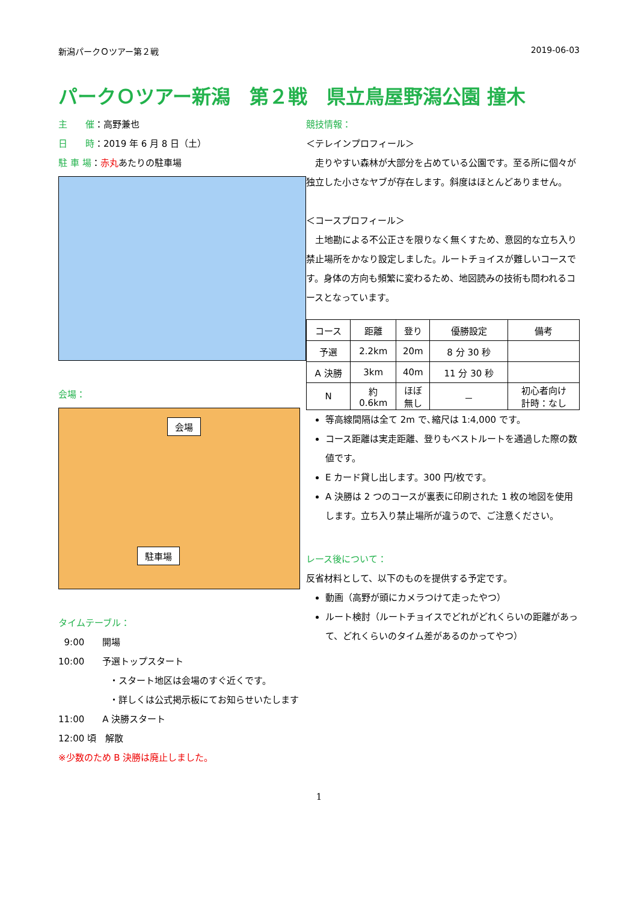新潟パークＯツアー第２戦 2019-06-03
パークＯツアー新潟　第２戦　県立鳥屋野潟公園 撞木
主　　催：高野兼也
日　　時：2019 年 6 月 8 日（土）
駐 車 場：赤丸あたりの駐車場
会場：
会場
駐車場
タイムテーブル：
9:00　　開場
10:00　　予選トップスタート
・スタート地区は会場のすぐ近くです。
・詳しくは公式掲示板にてお知らせいたします
11:00　　A 決勝スタート
12:00 頃　解散
※少数のため B 決勝は廃止しました。
競技情報：
＜テレインプロフィール＞
　走りやすい森林が大部分を占めている公園です。至る所に個々が独立した小さなヤブが存在します。斜度はほとんどありません。
＜コースプロフィール＞
　土地勘による不公正さを限りなく無くすため、意図的な立ち入り禁止場所をかなり設定しました。ルートチョイスが難しいコースです。身体の方向も頻繁に変わるため、地図読みの技術も問われるコースとなっています。
| コース | 距離 | 登り | 優勝設定 | 備考 |
| --- | --- | --- | --- | --- |
| 予選 | 2.2km | 20m | 8 分 30 秒 | |
| A 決勝 | 3km | 40m | 11 分 30 秒 | |
| N | 約 0.6km | ほぼ 無し | － | 初心者向け 計時：なし |
等高線間隔は全て 2m で､縮尺は 1:4,000 です。
コース距離は実走距離、登りもベストルートを通過した際の数値です。
E カード貸し出します。300 円/枚です。
A 決勝は 2 つのコースが裏表に印刷された 1 枚の地図を使用します。立ち入り禁止場所が違うので、ご注意ください。
レース後について：
反省材料として、以下のものを提供する予定です。
動画（高野が頭にカメラつけて走ったやつ）
ルート検討（ルートチョイスでどれがどれくらいの距離があって、どれくらいのタイム差があるのかってやつ）
1